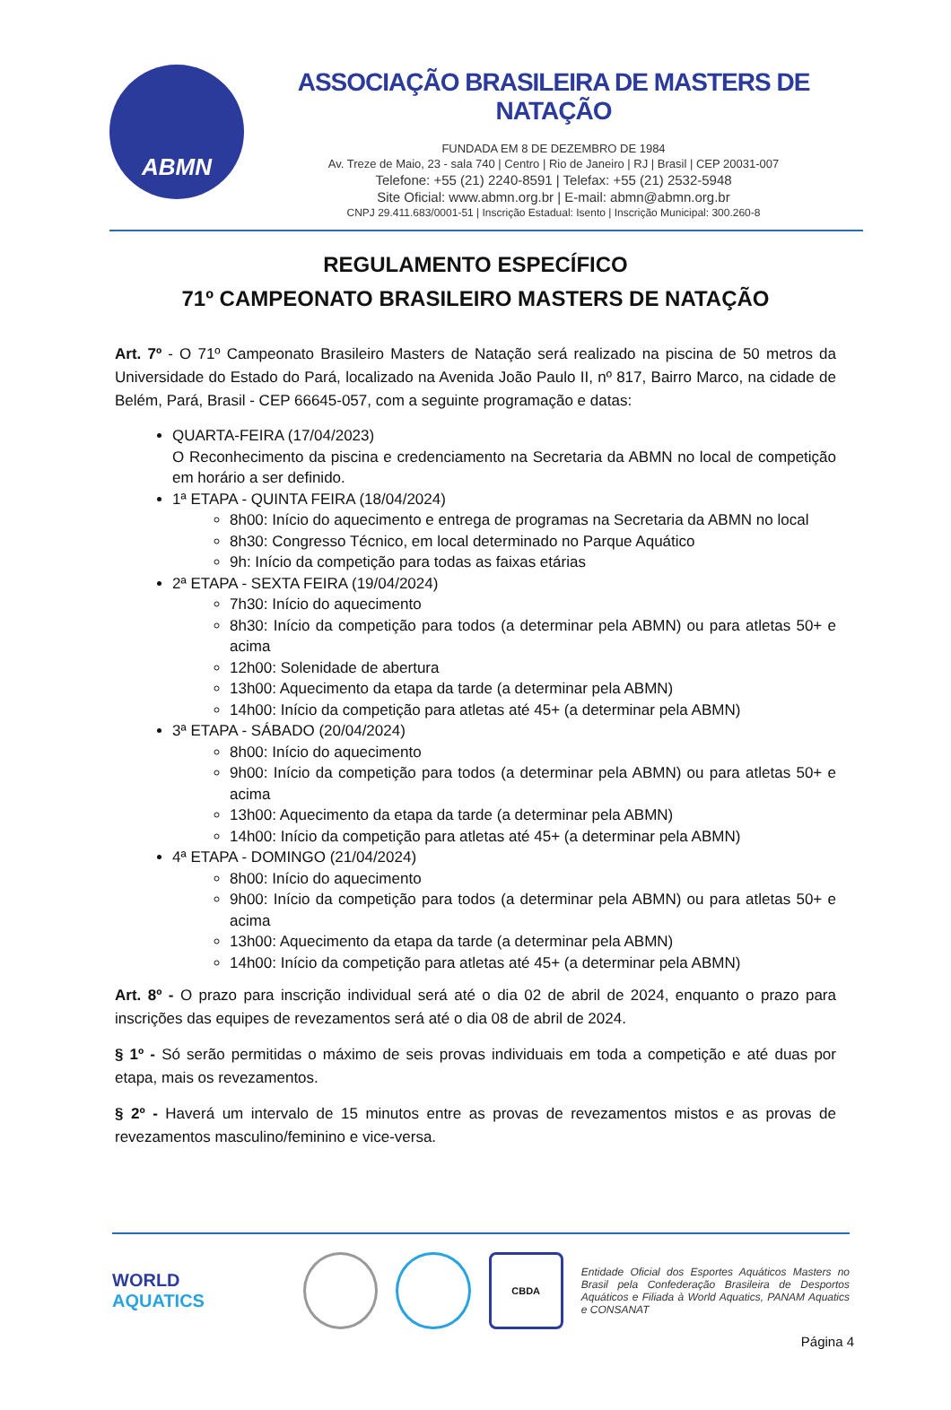ABMN
ASSOCIAÇÃO BRASILEIRA DE MASTERS DE NATAÇÃO
FUNDADA EM 8 DE DEZEMBRO DE 1984
Av. Treze de Maio, 23 - sala 740 | Centro | Rio de Janeiro | RJ | Brasil | CEP 20031-007
Telefone: +55 (21) 2240-8591 | Telefax: +55 (21) 2532-5948
Site Oficial: www.abmn.org.br | E-mail: abmn@abmn.org.br
CNPJ 29.411.683/0001-51 | Inscrição Estadual: Isento | Inscrição Municipal: 300.260-8
REGULAMENTO ESPECÍFICO
71º CAMPEONATO BRASILEIRO MASTERS DE NATAÇÃO
Art. 7º - O 71º Campeonato Brasileiro Masters de Natação será realizado na piscina de 50 metros da Universidade do Estado do Pará, localizado na Avenida João Paulo II, nº 817, Bairro Marco, na cidade de Belém, Pará, Brasil - CEP 66645-057, com a seguinte programação e datas:
QUARTA-FEIRA (17/04/2023)
O Reconhecimento da piscina e credenciamento na Secretaria da ABMN no local de competição em horário a ser definido.
1ª ETAPA - QUINTA FEIRA (18/04/2024)
8h00: Início do aquecimento e entrega de programas na Secretaria da ABMN no local
8h30: Congresso Técnico, em local determinado no Parque Aquático
9h: Início da competição para todas as faixas etárias
2ª ETAPA - SEXTA FEIRA (19/04/2024)
7h30: Início do aquecimento
8h30: Início da competição para todos (a determinar pela ABMN) ou para atletas 50+ e acima
12h00: Solenidade de abertura
13h00: Aquecimento da etapa da tarde (a determinar pela ABMN)
14h00: Início da competição para atletas até 45+ (a determinar pela ABMN)
3ª ETAPA - SÁBADO (20/04/2024)
8h00: Início do aquecimento
9h00: Início da competição para todos (a determinar pela ABMN) ou para atletas 50+ e acima
13h00: Aquecimento da etapa da tarde (a determinar pela ABMN)
14h00: Início da competição para atletas até 45+ (a determinar pela ABMN)
4ª ETAPA - DOMINGO (21/04/2024)
8h00: Início do aquecimento
9h00: Início da competição para todos (a determinar pela ABMN) ou para atletas 50+ e acima
13h00: Aquecimento da etapa da tarde (a determinar pela ABMN)
14h00: Início da competição para atletas até 45+ (a determinar pela ABMN)
Art. 8º - O prazo para inscrição individual será até o dia 02 de abril de 2024, enquanto o prazo para inscrições das equipes de revezamentos será até o dia 08 de abril de 2024.
§ 1º - Só serão permitidas o máximo de seis provas individuais em toda a competição e até duas por etapa, mais os revezamentos.
§ 2º - Haverá um intervalo de 15 minutos entre as provas de revezamentos mistos e as provas de revezamentos masculino/feminino e vice-versa.
WORLD
AQUATICS
CBDA
Entidade Oficial dos Esportes Aquáticos Masters no Brasil pela Confederação Brasileira de Desportos Aquáticos e Filiada à World Aquatics, PANAM Aquatics e CONSANAT
Página 4